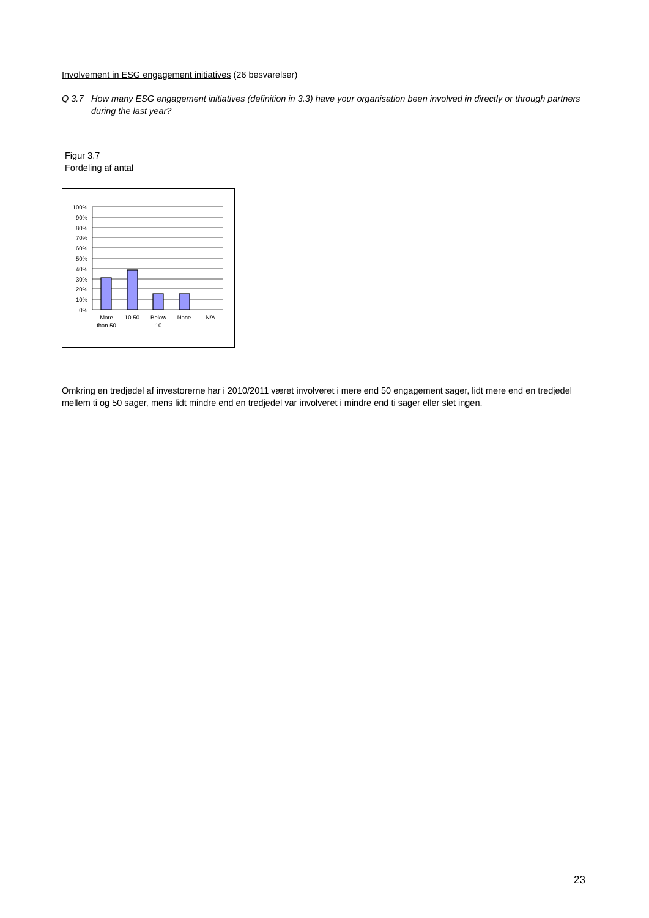Involvement in ESG engagement initiatives (26 besvarelser)
Q 3.7 How many ESG engagement initiatives (definition in 3.3) have your organisation been involved in directly or through partners during the last year?
Figur 3.7
Fordeling af antal
100%
90%
80%
70%
60%
50%
40%
30%
20%
10%
0%
More
than 50
10-50
Below
10
None
N/A
Omkring en tredjedel af investorerne har i 2010/2011 været involveret i mere end 50 engagement sager, lidt mere end en tredjedel mellem ti og 50 sager, mens lidt mindre end en tredjedel var involveret i mindre end ti sager eller slet ingen.
23